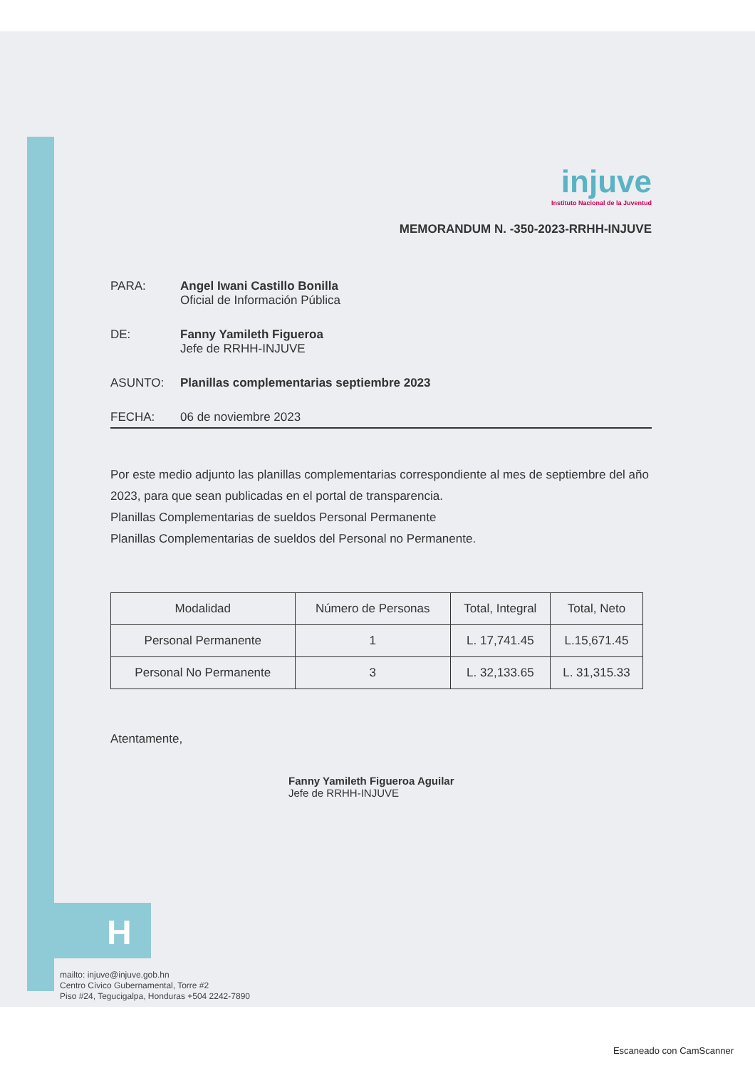H
injuve
Instituto Nacional de la Juventud
MEMORANDUM N. -350-2023-RRHH-INJUVE
PARA: Angel Iwani Castillo Bonilla
Oficial de Información Pública
DE: Fanny Yamileth Figueroa
Jefe de RRHH-INJUVE
ASUNTO: Planillas complementarias septiembre 2023
FECHA: 06 de noviembre 2023
Por este medio adjunto las planillas complementarias correspondiente al mes de septiembre del año 2023, para que sean publicadas en el portal de transparencia.
Planillas Complementarias de sueldos Personal Permanente
Planillas Complementarias de sueldos del Personal no Permanente.
| Modalidad | Número de Personas | Total, Integral | Total, Neto |
| --- | --- | --- | --- |
| Personal Permanente | 1 | L. 17,741.45 | L.15,671.45 |
| Personal No Permanente | 3 | L. 32,133.65 | L. 31,315.33 |
Atentamente,
Fanny Yamileth Figueroa Aguilar
Jefe de RRHH-INJUVE
mailto: injuve@injuve.gob.hn
Centro Cívico Gubernamental, Torre #2
Piso #24, Tegucigalpa, Honduras +504 2242-7890
Escaneado con CamScanner